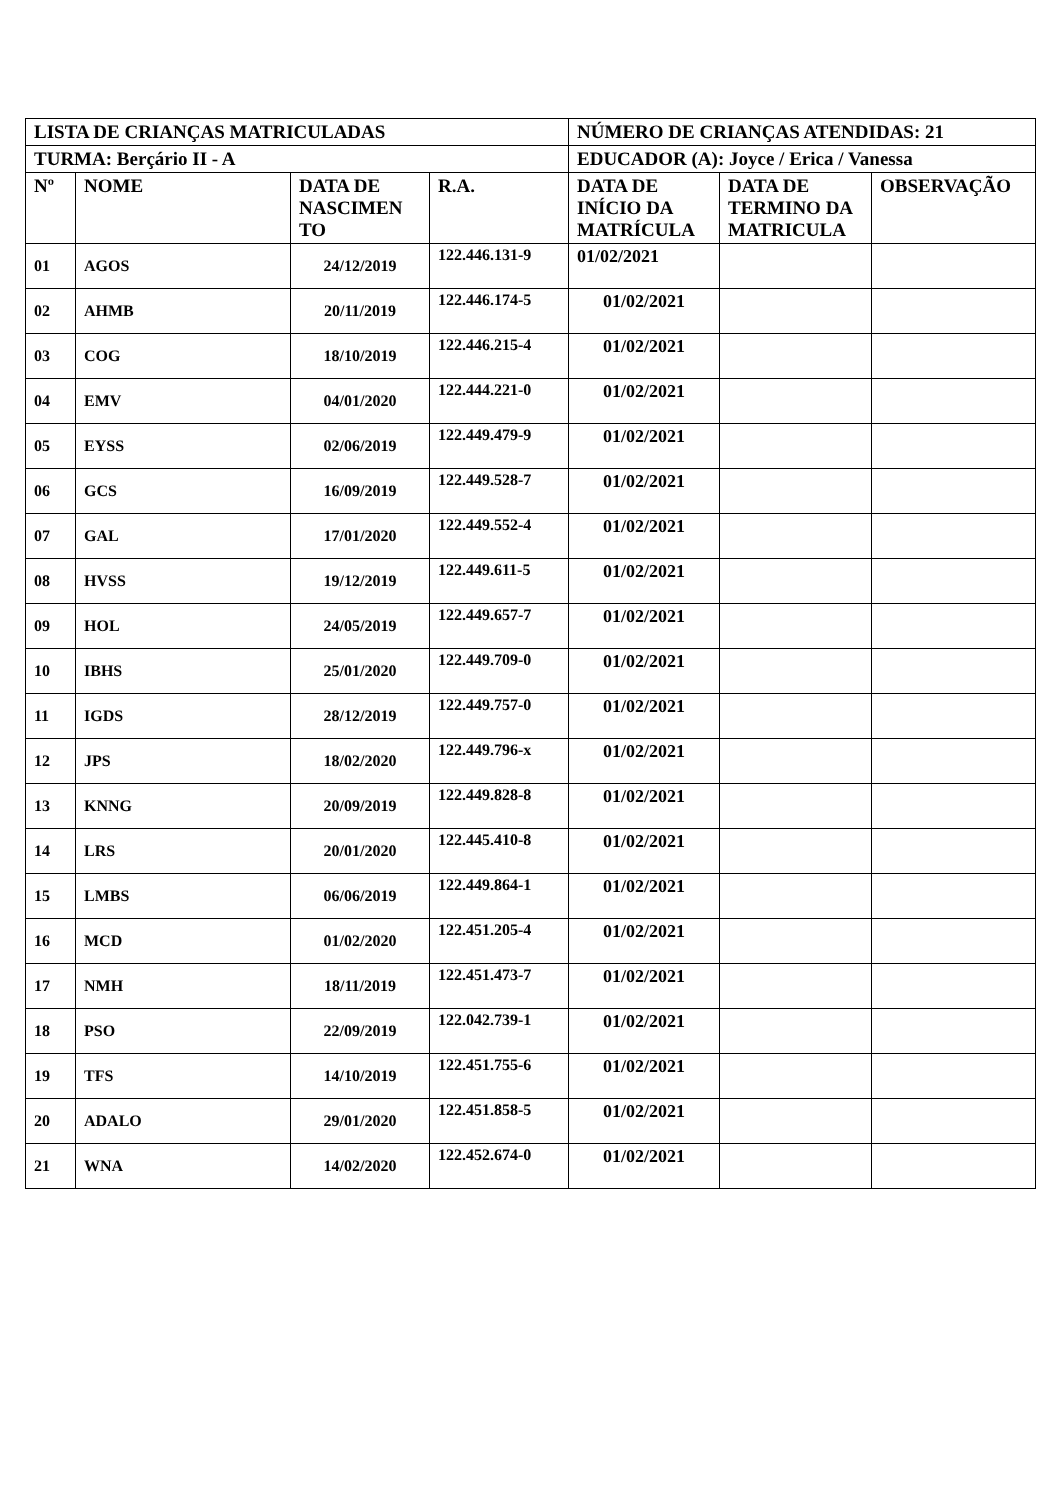| LISTA DE CRIANÇAS MATRICULADAS | | | | NÚMERO DE CRIANÇAS ATENDIDAS: 21 | | |
| TURMA: Berçário II - A | | | | EDUCADOR (A): Joyce / Erica / Vanessa | | |
| Nº | NOME | DATA DE NASCIMEN TO | R.A. | DATA DE INÍCIO DA MATRÍCULA | DATA DE TERMINO DA MATRICULA | OBSERVAÇÃO |
| 01 | AGOS | 24/12/2019 | 122.446.131-9 | 01/02/2021 | | |
| 02 | AHMB | 20/11/2019 | 122.446.174-5 | 01/02/2021 | | |
| 03 | COG | 18/10/2019 | 122.446.215-4 | 01/02/2021 | | |
| 04 | EMV | 04/01/2020 | 122.444.221-0 | 01/02/2021 | | |
| 05 | EYSS | 02/06/2019 | 122.449.479-9 | 01/02/2021 | | |
| 06 | GCS | 16/09/2019 | 122.449.528-7 | 01/02/2021 | | |
| 07 | GAL | 17/01/2020 | 122.449.552-4 | 01/02/2021 | | |
| 08 | HVSS | 19/12/2019 | 122.449.611-5 | 01/02/2021 | | |
| 09 | HOL | 24/05/2019 | 122.449.657-7 | 01/02/2021 | | |
| 10 | IBHS | 25/01/2020 | 122.449.709-0 | 01/02/2021 | | |
| 11 | IGDS | 28/12/2019 | 122.449.757-0 | 01/02/2021 | | |
| 12 | JPS | 18/02/2020 | 122.449.796-x | 01/02/2021 | | |
| 13 | KNNG | 20/09/2019 | 122.449.828-8 | 01/02/2021 | | |
| 14 | LRS | 20/01/2020 | 122.445.410-8 | 01/02/2021 | | |
| 15 | LMBS | 06/06/2019 | 122.449.864-1 | 01/02/2021 | | |
| 16 | MCD | 01/02/2020 | 122.451.205-4 | 01/02/2021 | | |
| 17 | NMH | 18/11/2019 | 122.451.473-7 | 01/02/2021 | | |
| 18 | PSO | 22/09/2019 | 122.042.739-1 | 01/02/2021 | | |
| 19 | TFS | 14/10/2019 | 122.451.755-6 | 01/02/2021 | | |
| 20 | ADALO | 29/01/2020 | 122.451.858-5 | 01/02/2021 | | |
| 21 | WNA | 14/02/2020 | 122.452.674-0 | 01/02/2021 | | |